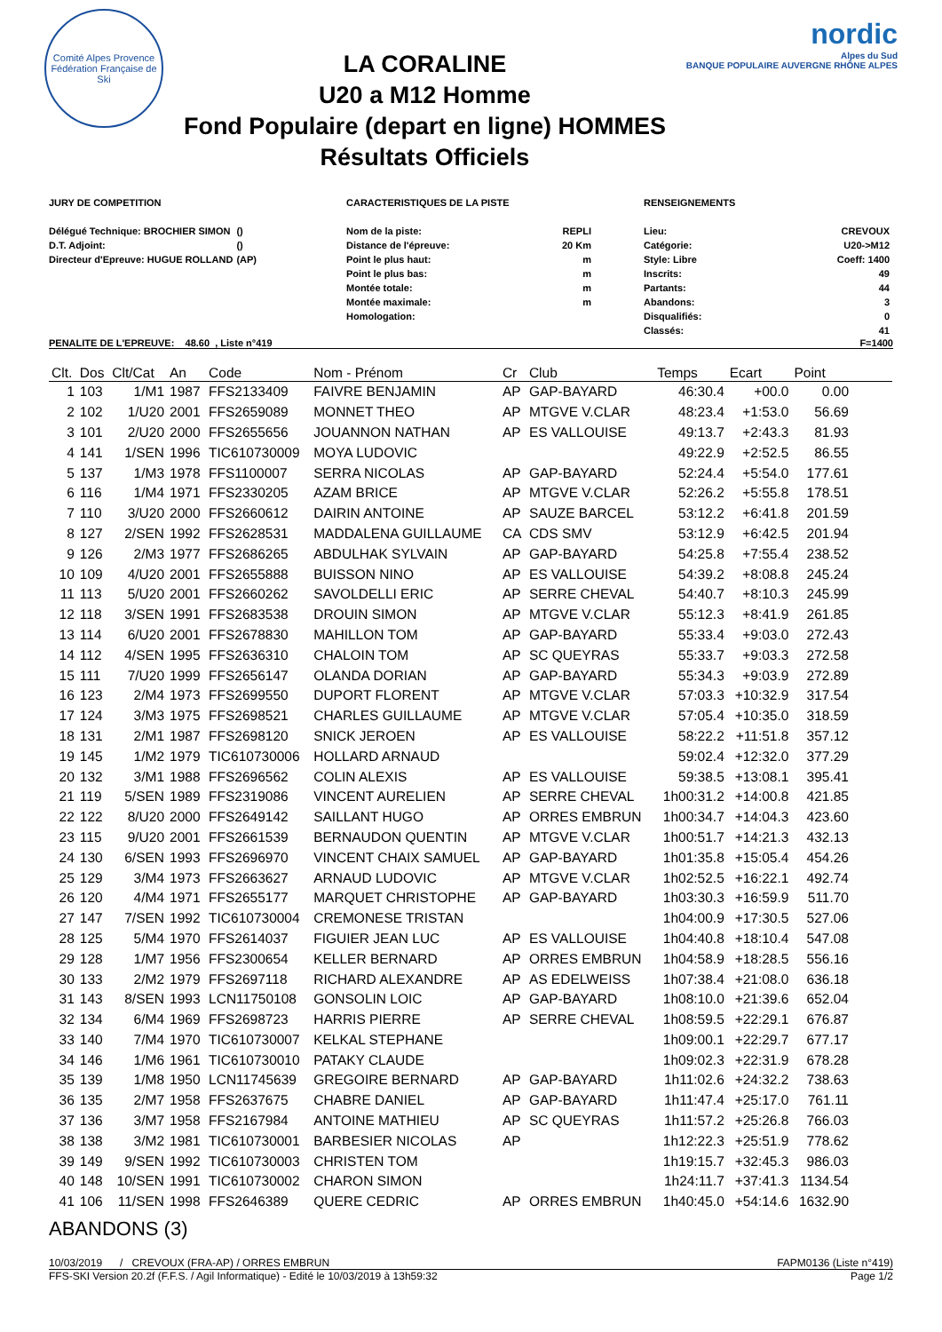Comité Alpes Provence
Fédération Française de Ski
LA CORALINE
U20 a M12 Homme
Fond Populaire (depart en ligne) HOMMES
Résultats Officiels
nordic
Alpes du Sud
BANQUE POPULAIRE AUVERGNE RHÔNE ALPES
JURY DE COMPETITION
| Délégué Technique: BROCHIER SIMON | () |
| D.T. Adjoint: | () |
| Directeur d'Epreuve: HUGUE ROLLAND | (AP) |
CARACTERISTIQUES DE LA PISTE
| Nom de la piste: | REPLI |
| Distance de l'épreuve: | 20 Km |
| Point le plus haut: | m |
| Point le plus bas: | m |
| Montée totale: | m |
| Montée maximale: | m |
| Homologation: | |
RENSEIGNEMENTS
| Lieu: | CREVOUX |
| Catégorie: | U20->M12 |
| Style: Libre | Coeff: 1400 |
| Inscrits: | 49 |
| Partants: | 44 |
| Abandons: | 3 |
| Disqualifiés: | 0 |
| Classés: | 41 |
PENALITE DE L'EPREUVE: 48.60 , Liste n°419 F=1400
| Clt. | Dos | Clt/Cat | An | Code | Nom - Prénom | Cr | Club | Temps | Ecart | Point | |
| --- | --- | --- | --- | --- | --- | --- | --- | --- | --- | --- | --- |
| 1 | 103 | 1/M1 | 1987 | FFS2133409 | FAIVRE BENJAMIN | AP | GAP-BAYARD | 46:30.4 | +00.0 | 0.00 | |
| 2 | 102 | 1/U20 | 2001 | FFS2659089 | MONNET THEO | AP | MTGVE V.CLAR | 48:23.4 | +1:53.0 | 56.69 | |
| 3 | 101 | 2/U20 | 2000 | FFS2655656 | JOUANNON NATHAN | AP | ES VALLOUISE | 49:13.7 | +2:43.3 | 81.93 | |
| 4 | 141 | 1/SEN | 1996 | TIC610730009 | MOYA LUDOVIC | | | 49:22.9 | +2:52.5 | 86.55 | |
| 5 | 137 | 1/M3 | 1978 | FFS1100007 | SERRA NICOLAS | AP | GAP-BAYARD | 52:24.4 | +5:54.0 | 177.61 | |
| 6 | 116 | 1/M4 | 1971 | FFS2330205 | AZAM BRICE | AP | MTGVE V.CLAR | 52:26.2 | +5:55.8 | 178.51 | |
| 7 | 110 | 3/U20 | 2000 | FFS2660612 | DAIRIN ANTOINE | AP | SAUZE BARCEL | 53:12.2 | +6:41.8 | 201.59 | |
| 8 | 127 | 2/SEN | 1992 | FFS2628531 | MADDALENA GUILLAUME | CA | CDS SMV | 53:12.9 | +6:42.5 | 201.94 | |
| 9 | 126 | 2/M3 | 1977 | FFS2686265 | ABDULHAK SYLVAIN | AP | GAP-BAYARD | 54:25.8 | +7:55.4 | 238.52 | |
| 10 | 109 | 4/U20 | 2001 | FFS2655888 | BUISSON NINO | AP | ES VALLOUISE | 54:39.2 | +8:08.8 | 245.24 | |
| 11 | 113 | 5/U20 | 2001 | FFS2660262 | SAVOLDELLI ERIC | AP | SERRE CHEVAL | 54:40.7 | +8:10.3 | 245.99 | |
| 12 | 118 | 3/SEN | 1991 | FFS2683538 | DROUIN SIMON | AP | MTGVE V.CLAR | 55:12.3 | +8:41.9 | 261.85 | |
| 13 | 114 | 6/U20 | 2001 | FFS2678830 | MAHILLON TOM | AP | GAP-BAYARD | 55:33.4 | +9:03.0 | 272.43 | |
| 14 | 112 | 4/SEN | 1995 | FFS2636310 | CHALOIN TOM | AP | SC QUEYRAS | 55:33.7 | +9:03.3 | 272.58 | |
| 15 | 111 | 7/U20 | 1999 | FFS2656147 | OLANDA DORIAN | AP | GAP-BAYARD | 55:34.3 | +9:03.9 | 272.89 | |
| 16 | 123 | 2/M4 | 1973 | FFS2699550 | DUPORT FLORENT | AP | MTGVE V.CLAR | 57:03.3 | +10:32.9 | 317.54 | |
| 17 | 124 | 3/M3 | 1975 | FFS2698521 | CHARLES GUILLAUME | AP | MTGVE V.CLAR | 57:05.4 | +10:35.0 | 318.59 | |
| 18 | 131 | 2/M1 | 1987 | FFS2698120 | SNICK JEROEN | AP | ES VALLOUISE | 58:22.2 | +11:51.8 | 357.12 | |
| 19 | 145 | 1/M2 | 1979 | TIC610730006 | HOLLARD ARNAUD | | | 59:02.4 | +12:32.0 | 377.29 | |
| 20 | 132 | 3/M1 | 1988 | FFS2696562 | COLIN ALEXIS | AP | ES VALLOUISE | 59:38.5 | +13:08.1 | 395.41 | |
| 21 | 119 | 5/SEN | 1989 | FFS2319086 | VINCENT AURELIEN | AP | SERRE CHEVAL | 1h00:31.2 | +14:00.8 | 421.85 | |
| 22 | 122 | 8/U20 | 2000 | FFS2649142 | SAILLANT HUGO | AP | ORRES EMBRUN | 1h00:34.7 | +14:04.3 | 423.60 | |
| 23 | 115 | 9/U20 | 2001 | FFS2661539 | BERNAUDON QUENTIN | AP | MTGVE V.CLAR | 1h00:51.7 | +14:21.3 | 432.13 | |
| 24 | 130 | 6/SEN | 1993 | FFS2696970 | VINCENT CHAIX SAMUEL | AP | GAP-BAYARD | 1h01:35.8 | +15:05.4 | 454.26 | |
| 25 | 129 | 3/M4 | 1973 | FFS2663627 | ARNAUD LUDOVIC | AP | MTGVE V.CLAR | 1h02:52.5 | +16:22.1 | 492.74 | |
| 26 | 120 | 4/M4 | 1971 | FFS2655177 | MARQUET CHRISTOPHE | AP | GAP-BAYARD | 1h03:30.3 | +16:59.9 | 511.70 | |
| 27 | 147 | 7/SEN | 1992 | TIC610730004 | CREMONESE TRISTAN | | | 1h04:00.9 | +17:30.5 | 527.06 | |
| 28 | 125 | 5/M4 | 1970 | FFS2614037 | FIGUIER JEAN LUC | AP | ES VALLOUISE | 1h04:40.8 | +18:10.4 | 547.08 | |
| 29 | 128 | 1/M7 | 1956 | FFS2300654 | KELLER BERNARD | AP | ORRES EMBRUN | 1h04:58.9 | +18:28.5 | 556.16 | |
| 30 | 133 | 2/M2 | 1979 | FFS2697118 | RICHARD ALEXANDRE | AP | AS EDELWEISS | 1h07:38.4 | +21:08.0 | 636.18 | |
| 31 | 143 | 8/SEN | 1993 | LCN11750108 | GONSOLIN LOIC | AP | GAP-BAYARD | 1h08:10.0 | +21:39.6 | 652.04 | |
| 32 | 134 | 6/M4 | 1969 | FFS2698723 | HARRIS PIERRE | AP | SERRE CHEVAL | 1h08:59.5 | +22:29.1 | 676.87 | |
| 33 | 140 | 7/M4 | 1970 | TIC610730007 | KELKAL STEPHANE | | | 1h09:00.1 | +22:29.7 | 677.17 | |
| 34 | 146 | 1/M6 | 1961 | TIC610730010 | PATAKY CLAUDE | | | 1h09:02.3 | +22:31.9 | 678.28 | |
| 35 | 139 | 1/M8 | 1950 | LCN11745639 | GREGOIRE BERNARD | AP | GAP-BAYARD | 1h11:02.6 | +24:32.2 | 738.63 | |
| 36 | 135 | 2/M7 | 1958 | FFS2637675 | CHABRE DANIEL | AP | GAP-BAYARD | 1h11:47.4 | +25:17.0 | 761.11 | |
| 37 | 136 | 3/M7 | 1958 | FFS2167984 | ANTOINE MATHIEU | AP | SC QUEYRAS | 1h11:57.2 | +25:26.8 | 766.03 | |
| 38 | 138 | 3/M2 | 1981 | TIC610730001 | BARBESIER NICOLAS | AP | | 1h12:22.3 | +25:51.9 | 778.62 | |
| 39 | 149 | 9/SEN | 1992 | TIC610730003 | CHRISTEN TOM | | | 1h19:15.7 | +32:45.3 | 986.03 | |
| 40 | 148 | 10/SEN | 1991 | TIC610730002 | CHARON SIMON | | | 1h24:11.7 | +37:41.3 | 1134.54 | |
| 41 | 106 | 11/SEN | 1998 | FFS2646389 | QUERE CEDRIC | AP | ORRES EMBRUN | 1h40:45.0 | +54:14.6 | 1632.90 | |
ABANDONS (3)
10/03/2019 / CREVOUX (FRA-AP) / ORRES EMBRUN FAPM0136 (Liste n°419)
FFS-SKI Version 20.2f (F.F.S. / Agil Informatique) - Edité le 10/03/2019 à 13h59:32 Page 1/2